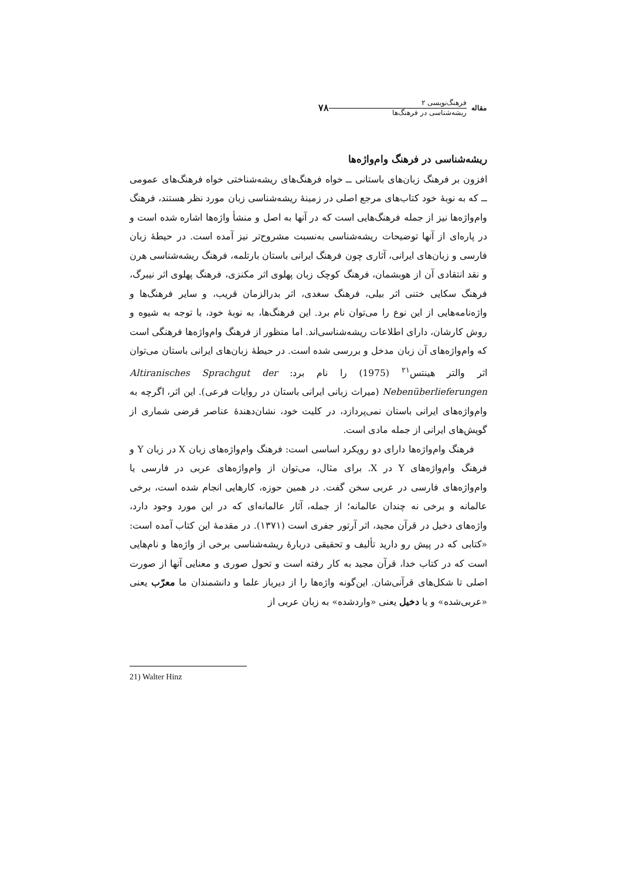مقاله
فرهنگ‌نویسی ۲
ریشه‌شناسی در فرهنگ‌ها
۷۸
ریشه‌شناسی در فرهنگ وام‌واژه‌ها
افزون بر فرهنگ زبان‌های باستانی ــ خواه فرهنگ‌های ریشه‌شناختی خواه فرهنگ‌های عمومی ــ که به نوبهٔ خود کتاب‌های مرجع اصلی در زمینهٔ ریشه‌شناسی زبان مورد نظر هستند، فرهنگ وام‌واژه‌ها نیز از جمله فرهنگ‌هایی است که در آنها به اصل و منشأ واژه‌ها اشاره شده است و در پاره‌ای از آنها توضیحات ریشه‌شناسی به‌نسبت مشروح‌تر نیز آمده است. در حیطهٔ زبان فارسی و زبان‌های ایرانی، آثاری چون فرهنگ ایرانی باستان بارتلمه، فرهنگ ریشه‌شناسی هرن و نقد انتقادی آن از هوبشمان، فرهنگ کوچک زبان پهلوی اثر مکنزی، فرهنگ پهلوی اثر نیبرگ، فرهنگ سکایی ختنی اثر بیلی، فرهنگ سغدی، اثر بدرالزمان قریب، و سایر فرهنگ‌ها و واژه‌نامه‌هایی از این نوع را می‌توان نام برد. این فرهنگ‌ها، به نوبهٔ خود، با توجه به شیوه و روش کارشان، دارای اطلاعات ریشه‌شناسی‌اند. اما منظور از فرهنگ وام‌واژه‌ها فرهنگی است که وام‌واژه‌های آن زبان مدخل و بررسی شده است. در حیطهٔ زبان‌های ایرانی باستان می‌توان اثر والتر هینتس<sup>۲۱</sup> (1975) را نام برد: Altiranisches Sprachgut der Nebenüberlieferungen (میراث زبانی ایرانی باستان در روایات فرعی). این اثر، اگرچه به وام‌واژه‌های ایرانی باستان نمی‌پردازد، در کلیت خود، نشان‌دهندهٔ عناصر قرضی شماری از گویش‌های ایرانی از جمله مادی است.
فرهنگ وام‌واژه‌ها دارای دو رویکرد اساسی است: فرهنگ وام‌واژه‌های زبان X در زبان Y و فرهنگ وام‌واژه‌های Y در X. برای مثال، می‌توان از وام‌واژه‌های عربی در فارسی یا وام‌واژه‌های فارسی در عربی سخن گفت. در همین حوزه، کارهایی انجام شده است، برخی عالمانه و برخی نه چندان عالمانه؛ از جمله، آثار عالمانه‌ای که در این مورد وجود دارد، واژه‌های دخیل در قرآن مجید، اثر آرتور جفری است (۱۳۷۱). در مقدمهٔ این کتاب آمده است: «کتابی که در پیش رو دارید تألیف و تحقیقی دربارهٔ ریشه‌شناسی برخی از واژه‌ها و نام‌هایی است که در کتاب خدا، قرآن مجید به کار رفته است و تحول صوری و معنایی آنها از صورت اصلی تا شکل‌های قرآنی‌شان. این‌گونه واژه‌ها را از دیرباز علما و دانشمندان ما معرّب یعنی «عربی‌شده» و یا دخیل یعنی «واردشده» به زبان عربی از
21) Walter Hinz